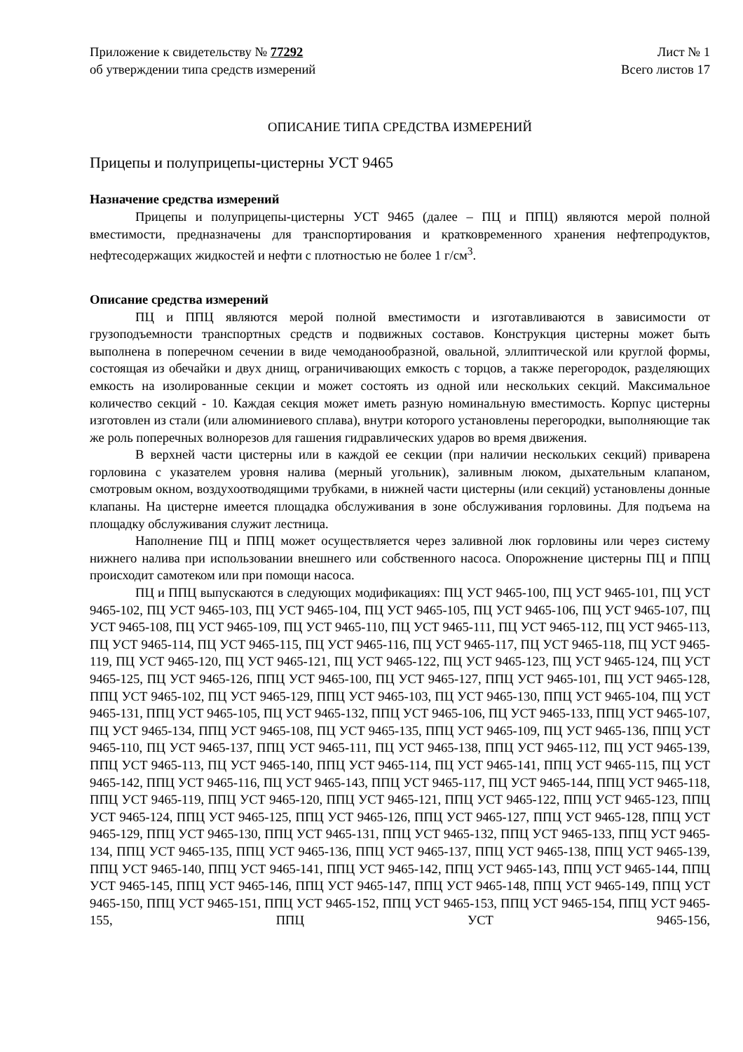Приложение к свидетельству № 77292
об утверждении типа средств измерений
Лист № 1
Всего листов 17
ОПИСАНИЕ ТИПА СРЕДСТВА ИЗМЕРЕНИЙ
Прицепы и полуприцепы-цистерны УСТ 9465
Назначение средства измерений
Прицепы и полуприцепы-цистерны УСТ 9465 (далее – ПЦ и ППЦ) являются мерой полной вместимости, предназначены для транспортирования и кратковременного хранения нефтепродуктов, нефтесодержащих жидкостей и нефти с плотностью не более 1 г/см<sup>3</sup>.
Описание средства измерений
ПЦ и ППЦ являются мерой полной вместимости и изготавливаются в зависимости от грузоподъемности транспортных средств и подвижных составов. Конструкция цистерны может быть выполнена в поперечном сечении в виде чемоданообразной, овальной, эллиптической или круглой формы, состоящая из обечайки и двух днищ, ограничивающих емкость с торцов, а также перегородок, разделяющих емкость на изолированные секции и может состоять из одной или нескольких секций. Максимальное количество секций - 10. Каждая секция может иметь разную номинальную вместимость. Корпус цистерны изготовлен из стали (или алюминиевого сплава), внутри которого установлены перегородки, выполняющие так же роль поперечных волнорезов для гашения гидравлических ударов во время движения.
В верхней части цистерны или в каждой ее секции (при наличии нескольких секций) приварена горловина с указателем уровня налива (мерный угольник), заливным люком, дыхательным клапаном, смотровым окном, воздухоотводящими трубками, в нижней части цистерны (или секций) установлены донные клапаны. На цистерне имеется площадка обслуживания в зоне обслуживания горловины. Для подъема на площадку обслуживания служит лестница.
Наполнение ПЦ и ППЦ может осуществляется через заливной люк горловины или через систему нижнего налива при использовании внешнего или собственного насоса. Опорожнение цистерны ПЦ и ППЦ происходит самотеком или при помощи насоса.
ПЦ и ППЦ выпускаются в следующих модификациях: ПЦ УСТ 9465-100, ПЦ УСТ 9465-101, ПЦ УСТ 9465-102, ПЦ УСТ 9465-103, ПЦ УСТ 9465-104, ПЦ УСТ 9465-105, ПЦ УСТ 9465-106, ПЦ УСТ 9465-107, ПЦ УСТ 9465-108, ПЦ УСТ 9465-109, ПЦ УСТ 9465-110, ПЦ УСТ 9465-111, ПЦ УСТ 9465-112, ПЦ УСТ 9465-113, ПЦ УСТ 9465-114, ПЦ УСТ 9465-115, ПЦ УСТ 9465-116, ПЦ УСТ 9465-117, ПЦ УСТ 9465-118, ПЦ УСТ 9465-119, ПЦ УСТ 9465-120, ПЦ УСТ 9465-121, ПЦ УСТ 9465-122, ПЦ УСТ 9465-123, ПЦ УСТ 9465-124, ПЦ УСТ 9465-125, ПЦ УСТ 9465-126, ППЦ УСТ 9465-100, ПЦ УСТ 9465-127, ППЦ УСТ 9465-101, ПЦ УСТ 9465-128, ППЦ УСТ 9465-102, ПЦ УСТ 9465-129, ППЦ УСТ 9465-103, ПЦ УСТ 9465-130, ППЦ УСТ 9465-104, ПЦ УСТ 9465-131, ППЦ УСТ 9465-105, ПЦ УСТ 9465-132, ППЦ УСТ 9465-106, ПЦ УСТ 9465-133, ППЦ УСТ 9465-107, ПЦ УСТ 9465-134, ППЦ УСТ 9465-108, ПЦ УСТ 9465-135, ППЦ УСТ 9465-109, ПЦ УСТ 9465-136, ППЦ УСТ 9465-110, ПЦ УСТ 9465-137, ППЦ УСТ 9465-111, ПЦ УСТ 9465-138, ППЦ УСТ 9465-112, ПЦ УСТ 9465-139, ППЦ УСТ 9465-113, ПЦ УСТ 9465-140, ППЦ УСТ 9465-114, ПЦ УСТ 9465-141, ППЦ УСТ 9465-115, ПЦ УСТ 9465-142, ППЦ УСТ 9465-116, ПЦ УСТ 9465-143, ППЦ УСТ 9465-117, ПЦ УСТ 9465-144, ППЦ УСТ 9465-118, ППЦ УСТ 9465-119, ППЦ УСТ 9465-120, ППЦ УСТ 9465-121, ППЦ УСТ 9465-122, ППЦ УСТ 9465-123, ППЦ УСТ 9465-124, ППЦ УСТ 9465-125, ППЦ УСТ 9465-126, ППЦ УСТ 9465-127, ППЦ УСТ 9465-128, ППЦ УСТ 9465-129, ППЦ УСТ 9465-130, ППЦ УСТ 9465-131, ППЦ УСТ 9465-132, ППЦ УСТ 9465-133, ППЦ УСТ 9465-134, ППЦ УСТ 9465-135, ППЦ УСТ 9465-136, ППЦ УСТ 9465-137, ППЦ УСТ 9465-138, ППЦ УСТ 9465-139, ППЦ УСТ 9465-140, ППЦ УСТ 9465-141, ППЦ УСТ 9465-142, ППЦ УСТ 9465-143, ППЦ УСТ 9465-144, ППЦ УСТ 9465-145, ППЦ УСТ 9465-146, ППЦ УСТ 9465-147, ППЦ УСТ 9465-148, ППЦ УСТ 9465-149, ППЦ УСТ 9465-150, ППЦ УСТ 9465-151, ППЦ УСТ 9465-152, ППЦ УСТ 9465-153, ППЦ УСТ 9465-154, ППЦ УСТ 9465-155, ППЦ УСТ 9465-156,